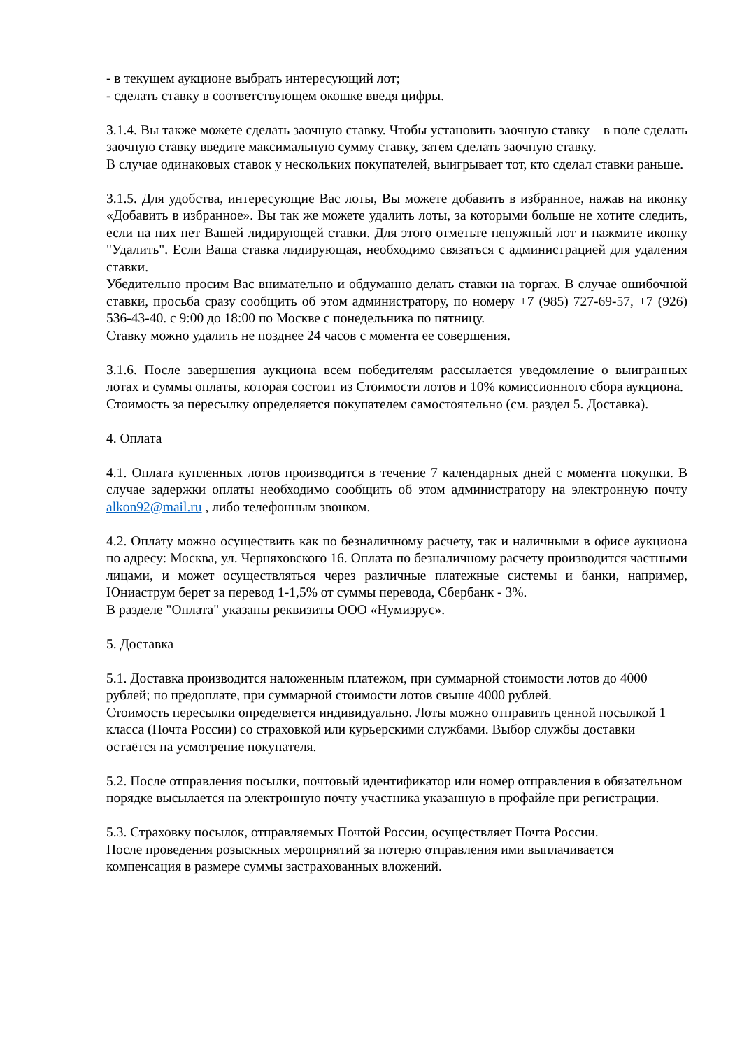- в текущем аукционе выбрать интересующий лот;
- сделать ставку в соответствующем окошке введя цифры.
3.1.4. Вы также можете сделать заочную ставку. Чтобы установить заочную ставку – в поле сделать заочную ставку введите максимальную сумму ставку, затем сделать заочную ставку.
В случае одинаковых ставок у нескольких покупателей, выигрывает тот, кто сделал ставки раньше.
3.1.5. Для удобства, интересующие Вас лоты, Вы можете добавить в избранное, нажав на иконку «Добавить в избранное». Вы так же можете удалить лоты, за которыми больше не хотите следить, если на них нет Вашей лидирующей ставки. Для этого отметьте ненужный лот и нажмите иконку "Удалить". Если Ваша ставка лидирующая, необходимо связаться с администрацией для удаления ставки.
Убедительно просим Вас внимательно и обдуманно делать ставки на торгах. В случае ошибочной ставки, просьба сразу сообщить об этом администратору, по номеру +7 (985) 727-69-57, +7 (926) 536-43-40. с 9:00 до 18:00 по Москве с понедельника по пятницу.
Ставку можно удалить не позднее 24 часов с момента ее совершения.
3.1.6. После завершения аукциона всем победителям рассылается уведомление о выигранных лотах и суммы оплаты, которая состоит из Стоимости лотов и 10% комиссионного сбора аукциона.
Стоимость за пересылку определяется покупателем самостоятельно (см. раздел 5. Доставка).
4. Оплата
4.1. Оплата купленных лотов производится в течение 7 календарных дней с момента покупки. В случае задержки оплаты необходимо сообщить об этом администратору на электронную почту alkon92@mail.ru , либо телефонным звонком.
4.2. Оплату можно осуществить как по безналичному расчету, так и наличными в офисе аукциона по адресу: Москва, ул. Черняховского 16. Оплата по безналичному расчету производится частными лицами, и может осуществляться через различные платежные системы и банки, например, Юниаструм берет за перевод 1-1,5% от суммы перевода, Сбербанк - 3%.
В разделе "Оплата" указаны реквизиты ООО «Нумизрус».
5. Доставка
5.1. Доставка производится наложенным платежом, при суммарной стоимости лотов до 4000 рублей; по предоплате, при суммарной стоимости лотов свыше 4000 рублей.
Стоимость пересылки определяется индивидуально. Лоты можно отправить ценной посылкой 1 класса (Почта России) со страховкой или курьерскими службами. Выбор службы доставки остаётся на усмотрение покупателя.
5.2. После отправления посылки, почтовый идентификатор или номер отправления в обязательном порядке высылается на электронную почту участника указанную в профайле при регистрации.
5.3. Страховку посылок, отправляемых Почтой России, осуществляет Почта России.
После проведения розыскных мероприятий за потерю отправления ими выплачивается компенсация в размере суммы застрахованных вложений.